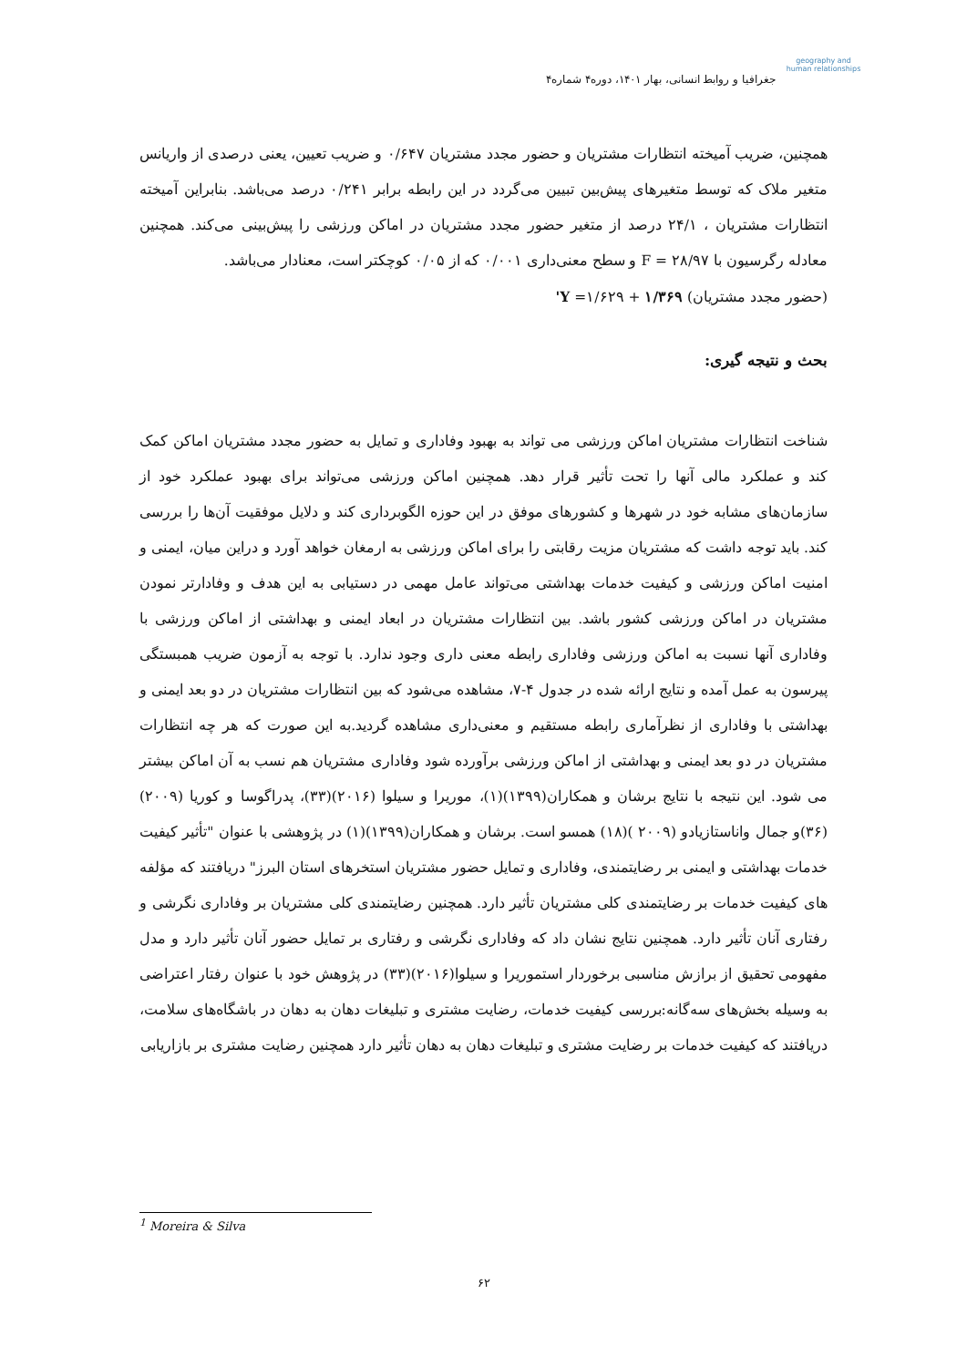geography and human relationships
جغرافیا و روابط انسانی، بهار ۱۴۰۱، دوره۴ شماره۴
همچنین، ضریب آمیخته انتظارات مشتریان و حضور مجدد مشتریان ۰/۶۴۷ و ضریب تعیین، یعنی درصدی از واریانس متغیر ملاک که توسط متغیرهای پیش‌بین تبیین می‌گردد در این رابطه برابر ۰/۲۴۱ درصد می‌باشد. بنابراین آمیخته انتظارات مشتریان ، ۲۴/۱ درصد از متغیر حضور مجدد مشتریان در اماکن ورزشی را پیش‌بینی می‌کند. همچنین معادله رگرسیون با ۲۸/۹۷ = F و سطح معنی‌داری ۰/۰۰۱ که از ۰/۰۵ کوچکتر است، معنادار می‌باشد.
(حضور مجدد مشتریان) ۱/۳۶۹ + ۱/۶۲۹= Y'
بحث و نتیجه گیری:
شناخت انتظارات مشتریان اماکن ورزشی می تواند به بهبود وفاداری و تمایل به حضور مجدد مشتریان اماکن کمک کند و عملکرد مالی آنها را تحت تأثیر قرار دهد. همچنین اماکن ورزشی می‌تواند برای بهبود عملکرد خود از سازمان‌های مشابه خود در شهرها و کشورهای موفق در این حوزه الگوبرداری کند و دلایل موفقیت آن‌ها را بررسی کند. باید توجه داشت که مشتریان مزیت رقابتی را برای اماکن ورزشی به ارمغان خواهد آورد و دراین میان، ایمنی و امنیت اماکن ورزشی و کیفیت خدمات بهداشتی می‌تواند عامل مهمی در دستیابی به این هدف و وفادارتر نمودن مشتریان در اماکن ورزشی کشور باشد. بین انتظارات مشتریان در ابعاد ایمنی و بهداشتی از اماکن ورزشی با وفاداری آنها نسبت به اماکن ورزشی وفاداری رابطه معنی داری وجود ندارد. با توجه به آزمون ضریب همبستگی پیرسون به عمل آمده و نتایج ارائه شده در جدول ۴-۷، مشاهده می‌شود که بین انتظارات مشتریان در دو بعد ایمنی و بهداشتی با وفاداری از نظرآماری رابطه مستقیم و معنی‌داری مشاهده گردید.به این صورت که هر چه انتظارات مشتریان در دو بعد ایمنی و بهداشتی از اماکن ورزشی برآورده شود وفاداری مشتریان هم نسب به آن اماکن بیشتر می شود. این نتیجه با نتایج برشان و همکاران(۱۳۹۹)(۱)، موریرا و سیلوا (۲۰۱۶)(۳۳)، پدراگوسا و کوریا (۲۰۰۹) (۳۶)و جمال واناستازیادو (۲۰۰۹ )(۱۸) همسو است. برشان و همکاران(۱۳۹۹)(۱) در پژوهشی با عنوان "تأثیر کیفیت خدمات بهداشتی و ایمنی بر رضایتمندی، وفاداری و تمایل حضور مشتریان استخرهای استان البرز" دریافتند که مؤلفه های کیفیت خدمات بر رضایتمندی کلی مشتریان تأثیر دارد. همچنین رضایتمندی کلی مشتریان بر وفاداری نگرشی و رفتاری آنان تأثیر دارد. همچنین نتایج نشان داد که وفاداری نگرشی و رفتاری بر تمایل حضور آنان تأثیر دارد و مدل مفهومی تحقیق از برازش مناسبی برخوردار استموریرا و سیلوا(۲۰۱۶)(۳۳) در پژوهش خود با عنوان رفتار اعتراضی به وسیله بخش‌های سه‌گانه:بررسی کیفیت خدمات، رضایت مشتری و تبلیغات دهان به دهان در باشگاه‌های سلامت، دریافتند که کیفیت خدمات بر رضایت مشتری و تبلیغات دهان به دهان تأثیر دارد همچنین رضایت مشتری بر بازاریابی
<sup>1</sup> Moreira & Silva
۶۲